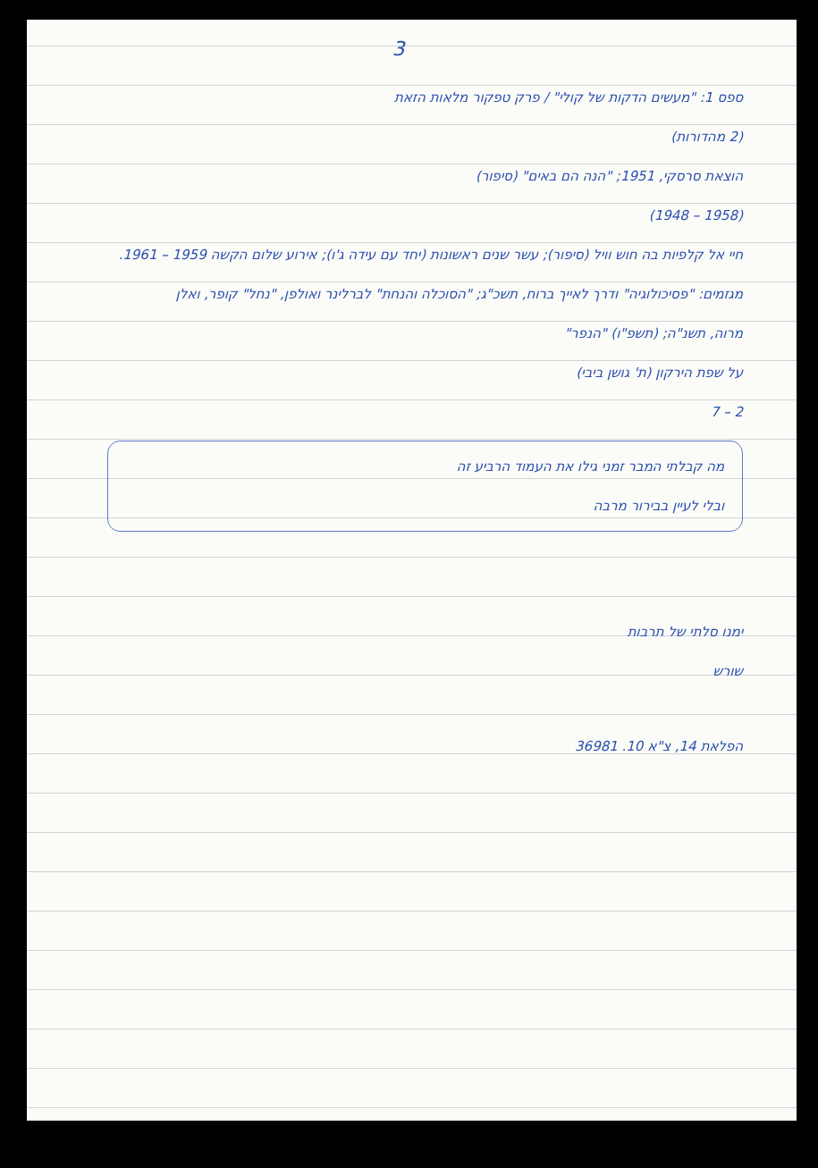3
ספס 1: "מעשים הדקות של קולי" / פרק טפקור מלאות הזאת
(2 מהדורות)
הוצאת סרסקי, 1951; "הנה הם באים" (סיפור)
(1958 – 1948)
חיי אל קלפיות בה חוש וויל (סיפור); עשר שנים ראשונות (יחד עם עידה ג'ו); אירוע שלום הקשה 1959 – 1961.
מגזמים: "פסיכולוגיה" ודרך לאייך ברוח, תשכ"ג; "הסוכלה והנחת" לברלינר ואולפן, "נחל" קופר, ואלן
מרוה, תשנ"ה; (תשפ"ו) "הנפר"
על שפת הירקון (ת' גושן ביבי)
2 – 7
מה קבלתי המבר זמני גילו את העמוד הרביע זה
ובלי לעיין בבירור מרבה
ימנו סלתי של תרבות
שורש
הפלאת 14, צ"א 10. 36981